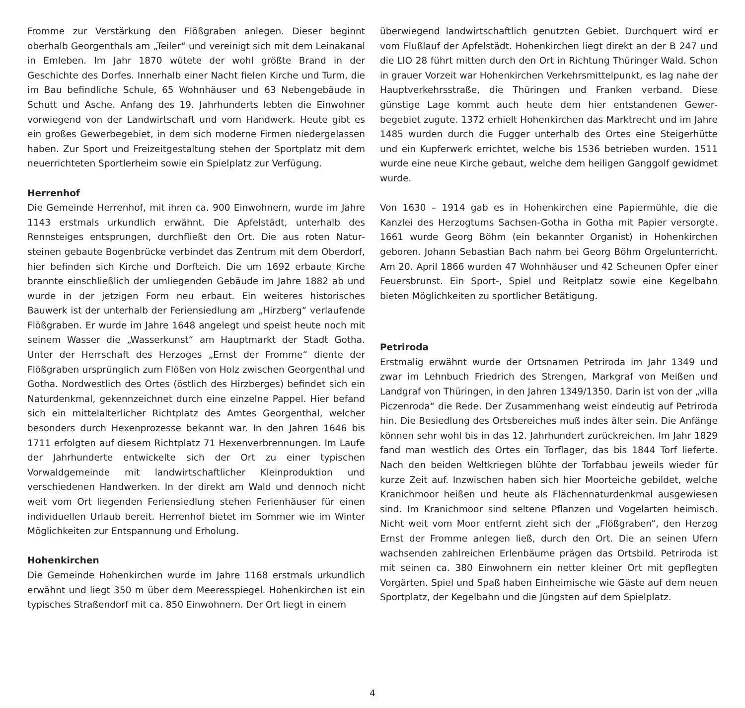Fromme zur Verstärkung den Flößgraben anlegen. Dieser beginnt oberhalb Georgenthals am „Teiler“ und vereinigt sich mit dem Leina­kanal in Emleben. Im Jahr 1870 wütete der wohl größte Brand in der Geschichte des Dorfes. Innerhalb einer Nacht fielen Kirche und Turm, die im Bau befindliche Schule, 65 Wohnhäuser und 63 Nebengebäude in Schutt und Asche. Anfang des 19. Jahrhunderts lebten die Einwoh­ner vorwiegend von der Landwirtschaft und vom Handwerk. Heute gibt es ein großes Gewerbegebiet, in dem sich moderne Firmen nie­dergelassen haben. Zur Sport und Freizeitgestaltung stehen der Sport­platz mit dem neuerrichteten Sportlerheim sowie ein Spielplatz zur Verfügung.
Herrenhof
Die Gemeinde Herrenhof, mit ihren ca. 900 Einwohnern, wurde im Jahre 1143 erstmals urkundlich erwähnt. Die Apfelstädt, unterhalb des Rennsteiges entsprungen, durchfließt den Ort. Die aus roten Natur­steinen gebaute Bogenbrücke verbindet das Zentrum mit dem Ober­dorf, hier befinden sich Kirche und Dorfteich. Die um 1692 erbaute Kirche brannte einschließlich der umliegenden Gebäude im Jahre 1882 ab und wurde in der jetzigen Form neu erbaut. Ein weiteres historisches Bauwerk ist der unterhalb der Feriensiedlung am „Hirz­berg“ verlaufende Flößgraben. Er wurde im Jahre 1648 angelegt und speist heute noch mit seinem Wasser die „Wasserkunst“ am Haupt­markt der Stadt Gotha. Unter der Herrschaft des Herzoges „Ernst der Fromme“ diente der Flößgraben ursprünglich zum Flößen von Holz zwischen Georgenthal und Gotha. Nordwestlich des Ortes (östlich des Hirzberges) befindet sich ein Naturdenkmal, gekennzeichnet durch eine einzelne Pappel. Hier befand sich ein mittelalterlicher Richtplatz des Amtes Georgenthal, welcher besonders durch Hexenprozesse bekannt war. In den Jahren 1646 bis 1711 erfolgten auf diesem Richtplatz 71 Hexenverbrennungen. Im Laufe der Jahrhunderte entwickelte sich der Ort zu einer typischen Vorwaldgemeinde mit landwirtschaftlicher Kleinproduktion und verschiedenen Handwerken. In der direkt am Wald und dennoch nicht weit vom Ort liegenden Feriensiedlung ste­hen Ferienhäuser für einen individuellen Urlaub bereit. Herrenhof bie­tet im Sommer wie im Winter Möglichkeiten zur Entspannung und Erholung.
Hohenkirchen
Die Gemeinde Hohenkirchen wurde im Jahre 1168 erstmals urkundlich erwähnt und liegt 350 m über dem Meeresspiegel. Hohenkirchen ist ein typisches Straßendorf mit ca. 850 Einwohnern. Der Ort liegt in einem
überwiegend landwirtschaftlich genutzten Gebiet. Durchquert wird er vom Flußlauf der Apfelstädt. Hohenkirchen liegt direkt an der B 247 und die LIO 28 führt mitten durch den Ort in Richtung Thüringer Wald. Schon in grauer Vorzeit war Hohenkirchen Verkehrsmittelpunkt, es lag nahe der Hauptverkehrsstraße, die Thüringen und Franken verband. Diese günstige Lage kommt auch heute dem hier entstandenen Gewer­begebiet zugute. 1372 erhielt Hohenkirchen das Marktrecht und im Jahre 1485 wurden durch die Fugger unterhalb des Ortes eine Steiger­hütte und ein Kupferwerk errichtet, welche bis 1536 betrieben wurden. 1511 wurde eine neue Kirche gebaut, welche dem heiligen Ganggolf gewidmet wurde.
Von 1630 – 1914 gab es in Hohenkirchen eine Papiermühle, die die Kanzlei des Herzogtums Sachsen-Gotha in Gotha mit Papier versorgte. 1661 wurde Georg Böhm (ein bekannter Organist) in Hohenkirchen geboren. Johann Sebastian Bach nahm bei Georg Böhm Orgelunter­richt. Am 20. April 1866 wurden 47 Wohnhäuser und 42 Scheunen Opfer einer Feuersbrunst. Ein Sport-, Spiel und Reitplatz sowie eine Kegelbahn bieten Möglichkeiten zu sportlicher Betätigung.
Petriroda
Erstmalig erwähnt wurde der Ortsnamen Petriroda im Jahr 1349 und zwar im Lehnbuch Friedrich des Strengen, Markgraf von Meißen und Landgraf von Thüringen, in den Jahren 1349/1350. Darin ist von der „villa Piczenroda“ die Rede. Der Zusammenhang weist eindeutig auf Petriroda hin. Die Besiedlung des Ortsbereiches muß indes älter sein. Die Anfänge können sehr wohl bis in das 12. Jahrhundert zurückrei­chen. Im Jahr 1829 fand man westlich des Ortes ein Torflager, das bis 1844 Torf lieferte. Nach den beiden Weltkriegen blühte der Torfabbau jeweils wieder für kurze Zeit auf. Inzwischen haben sich hier Moortei­che gebildet, welche Kranichmoor heißen und heute als Flächennatur­denkmal ausgewiesen sind. Im Kranichmoor sind seltene Pflanzen und Vogelarten heimisch. Nicht weit vom Moor entfernt zieht sich der „Flößgraben“, den Herzog Ernst der Fromme anlegen ließ, durch den Ort. Die an seinen Ufern wachsenden zahlreichen Erlenbäume prägen das Ortsbild. Petriroda ist mit seinen ca. 380 Einwohnern ein netter kleiner Ort mit gepflegten Vorgärten. Spiel und Spaß haben Einheimi­sche wie Gäste auf dem neuen Sportplatz, der Kegelbahn und die Jüng­sten auf dem Spielplatz.
4